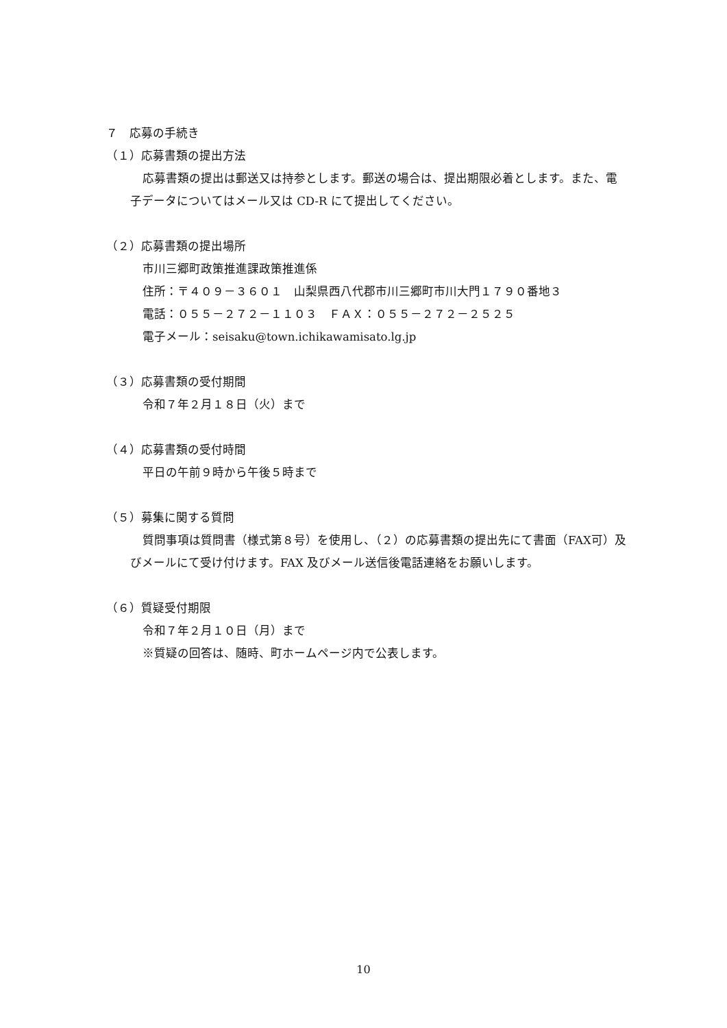７　応募の手続き
（１）応募書類の提出方法
応募書類の提出は郵送又は持参とします。郵送の場合は、提出期限必着とします。また、電子データについてはメール又は CD-R にて提出してください。
（２）応募書類の提出場所
市川三郷町政策推進課政策推進係
住所：〒４０９－３６０１　山梨県西八代郡市川三郷町市川大門１７９０番地３
電話：０５５－２７２－１１０３　ＦＡＸ：０５５－２７２－２５２５
電子メール：seisaku@town.ichikawamisato.lg.jp
（３）応募書類の受付期間
令和７年２月１８日（火）まで
（４）応募書類の受付時間
平日の午前９時から午後５時まで
（５）募集に関する質問
質問事項は質問書（様式第８号）を使用し、（２）の応募書類の提出先にて書面（FAX可）及びメールにて受け付けます。FAX 及びメール送信後電話連絡をお願いします。
（６）質疑受付期限
令和７年２月１０日（月）まで
※質疑の回答は、随時、町ホームページ内で公表します。
10